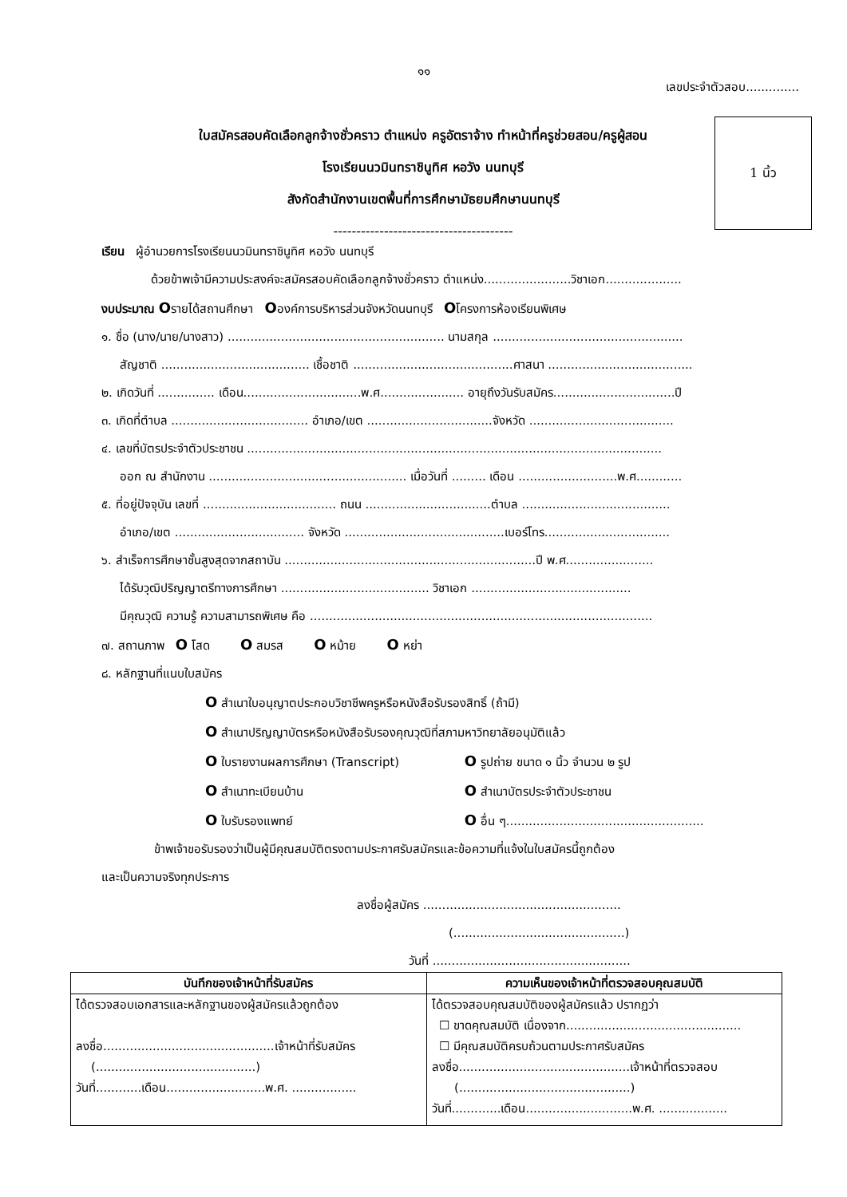๑๑
เลขประจำตัวสอบ..............
ใบสมัครสอบคัดเลือกลูกจ้างชั่วคราว ตำแหน่ง ครูอัตราจ้าง ทำหน้าที่ครูช่วยสอน/ครูผู้สอน
โรงเรียนนวมินทราชินูทิศ หอวัง นนทบุรี
สังกัดสำนักงานเขตพื้นที่การศึกษามัธยมศึกษานนทบุรี
---------------------------------------
1 นิ้ว
เรียน ผู้อำนวยการโรงเรียนนวมินทราชินูทิศ หอวัง นนทบุรี
ด้วยข้าพเจ้ามีความประสงค์จะสมัครสอบคัดเลือกลูกจ้างชั่วคราว ตำแหน่ง.......................วิชาเอก....................
งบประมาณ Oรายได้สถานศึกษา Oองค์การบริหารส่วนจังหวัดนนทบุรี Oโครงการห้องเรียนพิเศษ
๑. ชื่อ (นาง/นาย/นางสาว) ......................................................... นามสกุล ..................................................
สัญชาติ ....................................... เชื้อชาติ ..........................................ศาสนา ......................................
๒. เกิดวันที่ ............... เดือน...............................พ.ศ...................... อายุถึงวันรับสมัคร................................ปี
๓. เกิดที่ตำบล .................................... อำเภอ/เขต .................................จังหวัด ......................................
๔. เลขที่บัตรประจำตัวประชาชน .............................................................................................................
ออก ณ สำนักงาน .................................................... เมื่อวันที่ ......... เดือน ..........................พ.ศ............
๕. ที่อยู่ปัจจุบัน เลขที่ ................................... ถนน .................................ตำบล .......................................
อำเภอ/เขต .................................. จังหวัด ..........................................เบอร์โทร.................................
๖. สำเร็จการศึกษาชั้นสูงสุดจากสถาบัน ..................................................................ปี พ.ศ.......................
ได้รับวุฒิปริญญาตรีทางการศึกษา ....................................... วิชาเอก ..........................................
มีคุณวุฒิ ความรู้ ความสามารถพิเศษ คือ ..........................................................................................
๗. สถานภาพ O โสด O สมรส O หม้าย O หย่า
๘. หลักฐานที่แนบใบสมัคร
O สำเนาใบอนุญาตประกอบวิชาชีพครูหรือหนังสือรับรองสิทธิ์ (ถ้ามี)
O สำเนาปริญญาบัตรหรือหนังสือรับรองคุณวุฒิที่สภามหาวิทยาลัยอนุมัติแล้ว
O ใบรายงานผลการศึกษา (Transcript) O รูปถ่าย ขนาด ๑ นิ้ว จำนวน ๒ รูป
O สำเนาทะเบียนบ้าน O สำเนาบัตรประจำตัวประชาชน
O ใบรับรองแพทย์ O อื่น ๆ....................................................
ข้าพเจ้าขอรับรองว่าเป็นผู้มีคุณสมบัติตรงตามประกาศรับสมัครและข้อความที่แจ้งในใบสมัครนี้ถูกต้อง
และเป็นความจริงทุกประการ
ลงชื่อผู้สมัคร ....................................................
(.............................................)
วันที่ ....................................................
| บันทึกของเจ้าหน้าที่รับสมัคร | ความเห็นของเจ้าหน้าที่ตรวจสอบคุณสมบัติ |
| --- | --- |
| ได้ตรวจสอบเอกสารและหลักฐานของผู้สมัครแล้วถูกต้อง ลงชื่อ.............................................เจ้าหน้าที่รับสมัคร (..........................................) วันที่............เดือน..........................พ.ศ. ................. | ได้ตรวจสอบคุณสมบัติของผู้สมัครแล้ว ปรากฏว่า ☐ ขาดคุณสมบัติ เนื่องจาก.............................................. ☐ มีคุณสมบัติครบถ้วนตามประกาศรับสมัคร ลงชื่อ.............................................เจ้าหน้าที่ตรวจสอบ (.............................................) วันที่.............เดือน............................พ.ศ. .................. |